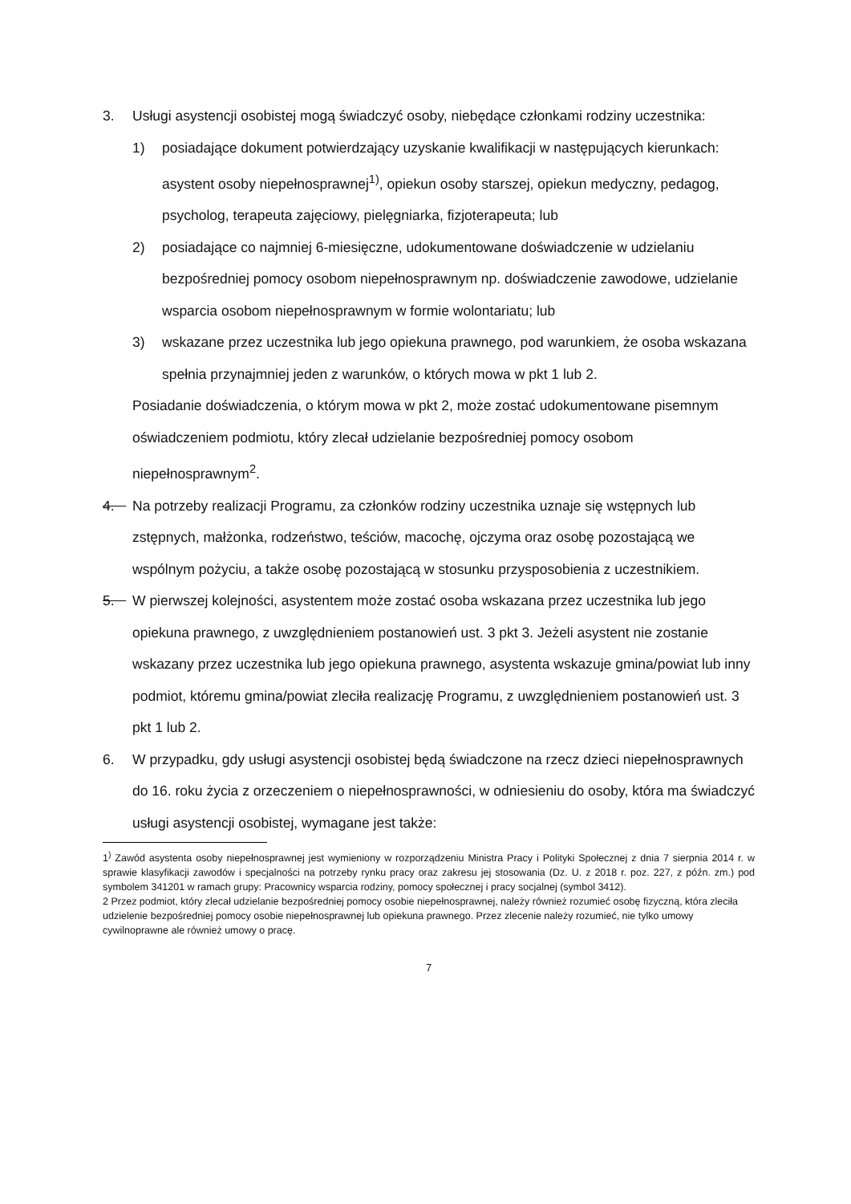3. Usługi asystencji osobistej mogą świadczyć osoby, niebędące członkami rodziny uczestnika:
1) posiadające dokument potwierdzający uzyskanie kwalifikacji w następujących kierunkach: asystent osoby niepełnosprawnej<sup>1)</sup>, opiekun osoby starszej, opiekun medyczny, pedagog, psycholog, terapeuta zajęciowy, pielęgniarka, fizjoterapeuta; lub
2) posiadające co najmniej 6-miesięczne, udokumentowane doświadczenie w udzielaniu bezpośredniej pomocy osobom niepełnosprawnym np. doświadczenie zawodowe, udzielanie wsparcia osobom niepełnosprawnym w formie wolontariatu; lub
3) wskazane przez uczestnika lub jego opiekuna prawnego, pod warunkiem, że osoba wskazana spełnia przynajmniej jeden z warunków, o których mowa w pkt 1 lub 2.
Posiadanie doświadczenia, o którym mowa w pkt 2, może zostać udokumentowane pisemnym oświadczeniem podmiotu, który zlecał udzielanie bezpośredniej pomocy osobom niepełnosprawnym<sup>2</sup>.
4. Na potrzeby realizacji Programu, za członków rodziny uczestnika uznaje się wstępnych lub zstępnych, małżonka, rodzeństwo, teściów, macochę, ojczyma oraz osobę pozostającą we wspólnym pożyciu, a także osobę pozostającą w stosunku przysposobienia z uczestnikiem.
5. W pierwszej kolejności, asystentem może zostać osoba wskazana przez uczestnika lub jego opiekuna prawnego, z uwzględnieniem postanowień ust. 3 pkt 3. Jeżeli asystent nie zostanie wskazany przez uczestnika lub jego opiekuna prawnego, asystenta wskazuje gmina/powiat lub inny podmiot, któremu gmina/powiat zleciła realizację Programu, z uwzględnieniem postanowień ust. 3 pkt 1 lub 2.
6. W przypadku, gdy usługi asystencji osobistej będą świadczone na rzecz dzieci niepełnosprawnych do 16. roku życia z orzeczeniem o niepełnosprawności, w odniesieniu do osoby, która ma świadczyć usługi asystencji osobistej, wymagane jest także:
1<sup>)</sup> Zawód asystenta osoby niepełnosprawnej jest wymieniony w rozporządzeniu Ministra Pracy i Polityki Społecznej z dnia 7 sierpnia 2014 r. w sprawie klasyfikacji zawodów i specjalności na potrzeby rynku pracy oraz zakresu jej stosowania (Dz. U. z 2018 r. poz. 227, z późn. zm.) pod symbolem 341201 w ramach grupy: Pracownicy wsparcia rodziny, pomocy społecznej i pracy socjalnej (symbol 3412).
2 Przez podmiot, który zlecał udzielanie bezpośredniej pomocy osobie niepełnosprawnej, należy również rozumieć osobę fizyczną, która zleciła udzielenie bezpośredniej pomocy osobie niepełnosprawnej lub opiekuna prawnego. Przez zlecenie należy rozumieć, nie tylko umowy cywilnoprawne ale również umowy o pracę.
7